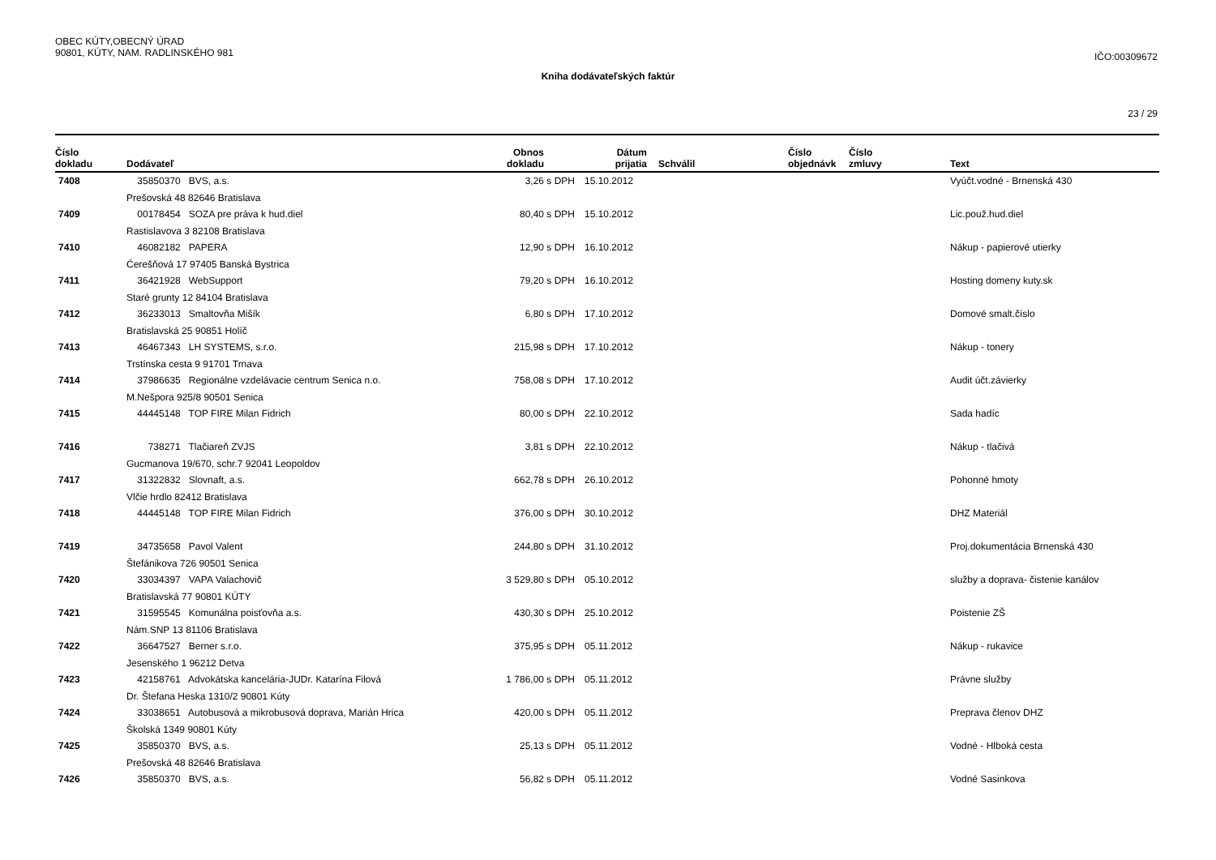OBEC KÚTY,OBECNÝ ÚRAD
90801, KÚTY, NAM. RADLINSKÉHO 981
IČO:00309672
Kniha dodávateľských faktúr
23 / 29
| Číslo dokladu | Dodávateľ | Obnos dokladu | | Dátum prijatia | Schválil | Číslo objednávk | Číslo zmluvy | Text |
| --- | --- | --- | --- | --- | --- | --- | --- | --- |
| 7408 | 35850370 BVS, a.s. | 3,26 | s DPH | 15.10.2012 | | | | Vyúčt.vodné - Brnenská 430 |
| | Prešovská 48 82646 Bratislava | | | | | | | |
| 7409 | 00178454 SOZA pre práva k hud.diel | 80,40 | s DPH | 15.10.2012 | | | | Lic.použ.hud.diel |
| | Rastislavova 3 82108 Bratislava | | | | | | | |
| 7410 | 46082182 PAPERA | 12,90 | s DPH | 16.10.2012 | | | | Nákup - papierové utierky |
| | Ćerešňová 17 97405 Banská Bystrica | | | | | | | |
| 7411 | 36421928 WebSupport | 79,20 | s DPH | 16.10.2012 | | | | Hosting domeny kuty.sk |
| | Staré grunty 12 84104 Bratislava | | | | | | | |
| 7412 | 36233013 Smaltovňa Mišík | 6,80 | s DPH | 17.10.2012 | | | | Domové smalt.číslo |
| | Bratislavská 25 90851 Holíč | | | | | | | |
| 7413 | 46467343 LH SYSTEMS, s.r.o. | 215,98 | s DPH | 17.10.2012 | | | | Nákup - tonery |
| | Trstínska cesta 9 91701 Trnava | | | | | | | |
| 7414 | 37986635 Regionálne vzdelávacie centrum Senica n.o. | 758,08 | s DPH | 17.10.2012 | | | | Audit účt.závierky |
| | M.Nešpora 925/8 90501 Senica | | | | | | | |
| 7415 | 44445148 TOP FIRE Milan Fidrich | 80,00 | s DPH | 22.10.2012 | | | | Sada hadíc |
| 7416 | 738271 Tlačiareň ZVJS | 3,81 | s DPH | 22.10.2012 | | | | Nákup - tlačivá |
| | Gucmanova 19/670, schr.7 92041 Leopoldov | | | | | | | |
| 7417 | 31322832 Slovnaft, a.s. | 662,78 | s DPH | 26.10.2012 | | | | Pohonné hmoty |
| | Vlčie hrdlo 82412 Bratislava | | | | | | | |
| 7418 | 44445148 TOP FIRE Milan Fidrich | 376,00 | s DPH | 30.10.2012 | | | | DHZ Materiál |
| 7419 | 34735658 Pavol Valent | 244,80 | s DPH | 31.10.2012 | | | | Proj.dokumentácia Brnenská 430 |
| | Štefánikova 726 90501 Senica | | | | | | | |
| 7420 | 33034397 VAPA Valachovič | 3 529,80 | s DPH | 05.10.2012 | | | | služby a doprava- čistenie kanálov |
| | Bratislavská 77 90801 KÚTY | | | | | | | |
| 7421 | 31595545 Komunálna poisťovňa a.s. | 430,30 | s DPH | 25.10.2012 | | | | Poistenie ZŠ |
| | Nám.SNP 13 81106 Bratislava | | | | | | | |
| 7422 | 36647527 Berner s.r.o. | 375,95 | s DPH | 05.11.2012 | | | | Nákup - rukavice |
| | Jesenského 1 96212 Detva | | | | | | | |
| 7423 | 42158761 Advokátska kancelária-JUDr. Katarína Filová | 1 786,00 | s DPH | 05.11.2012 | | | | Právne služby |
| | Dr. Štefana Heska 1310/2 90801 Kúty | | | | | | | |
| 7424 | 33038651 Autobusová a mikrobusová doprava, Marián Hrica | 420,00 | s DPH | 05.11.2012 | | | | Preprava členov DHZ |
| | Školská 1349 90801 Kúty | | | | | | | |
| 7425 | 35850370 BVS, a.s. | 25,13 | s DPH | 05.11.2012 | | | | Vodné - Hlboká cesta |
| | Prešovská 48 82646 Bratislava | | | | | | | |
| 7426 | 35850370 BVS, a.s. | 56,82 | s DPH | 05.11.2012 | | | | Vodné Sasinkova |